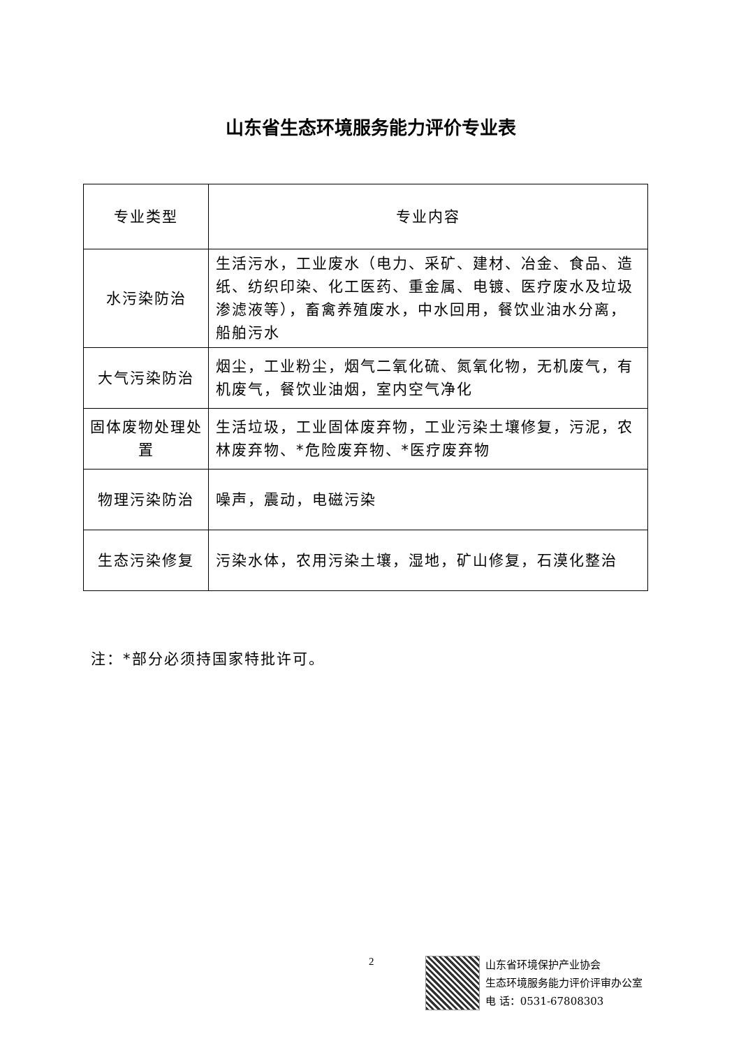山东省生态环境服务能力评价专业表
| 专业类型 | 专业内容 |
| --- | --- |
| 水污染防治 | 生活污水，工业废水（电力、采矿、建材、冶金、食品、造纸、纺织印染、化工医药、重金属、电镀、医疗废水及垃圾渗滤液等），畜禽养殖废水，中水回用，餐饮业油水分离，船舶污水 |
| 大气污染防治 | 烟尘，工业粉尘，烟气二氧化硫、氮氧化物，无机废气，有机废气，餐饮业油烟，室内空气净化 |
| 固体废物处理处置 | 生活垃圾，工业固体废弃物，工业污染土壤修复，污泥，农林废弃物、*危险废弃物、*医疗废弃物 |
| 物理污染防治 | 噪声，震动，电磁污染 |
| 生态污染修复 | 污染水体，农用污染土壤，湿地，矿山修复，石漠化整治 |
注：*部分必须持国家特批许可。
2
山东省环境保护产业协会
生态环境服务能力评价评审办公室
电 话：0531-67808303